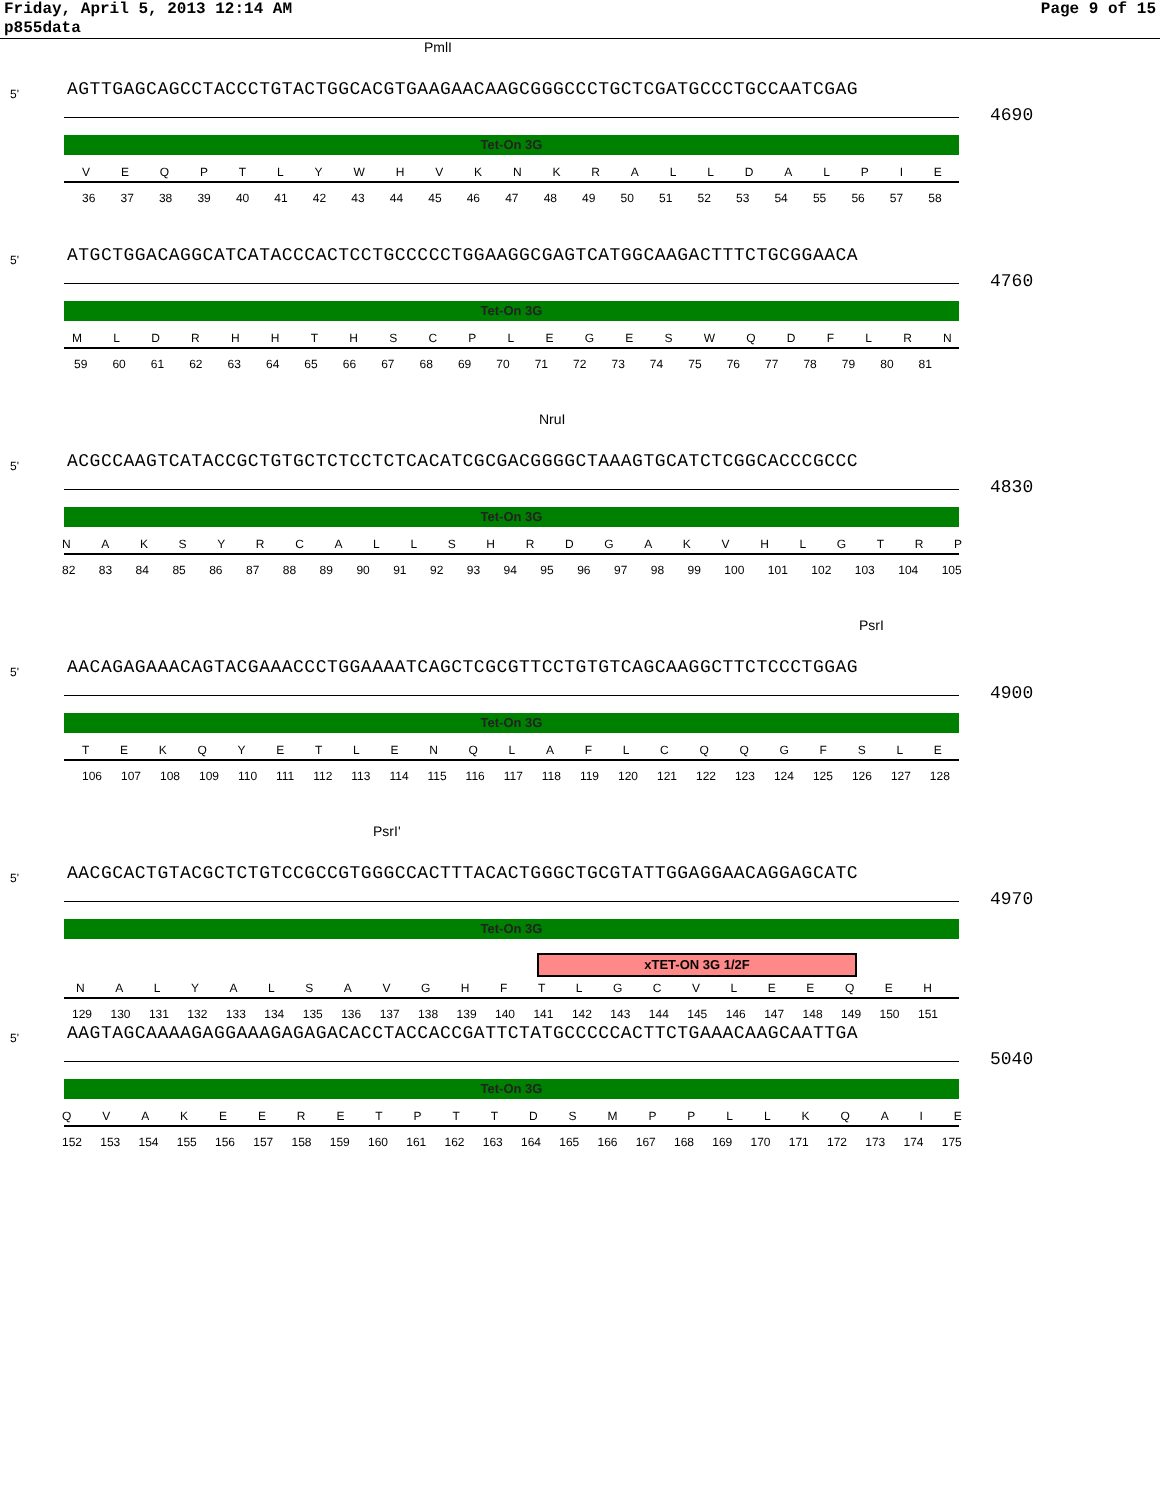Friday, April 5, 2013 12:14 AM
p855data Page 9 of 15
PmlI
5'
AGTTGAGCAGCCTACCCTGTACTGGCACGTGAAGAACAAGCGGGCCCTGCTCGATGCCCTGCCAATCGAG
4690
Tet-On 3G
V E Q P T L Y W H V K N K R A L L D A L P I E
36 37 38 39 40 41 42 43 44 45 46 47 48 49 50 51 52 53 54 55 56 57 58
5'
ATGCTGGACAGGCATCATACCCACTCCTGCCCCCTGGAAGGCGAGTCATGGCAAGACTTTCTGCGGAACA
4760
Tet-On 3G
M L D R H H T H S C P L E G E S W Q D F L R N
59 60 61 62 63 64 65 66 67 68 69 70 71 72 73 74 75 76 77 78 79 80 81
NruI
5'
ACGCCAAGTCATACCGCTGTGCTCTCCTCTCACATCGCGACGGGGCTAAAGTGCATCTCGGCACCCGCCC
4830
Tet-On 3G
N A K S Y R C A L L S H R D G A K V H L G T R P
82 83 84 85 86 87 88 89 90 91 92 93 94 95 96 97 98 99 100 101 102 103 104 105
PsrI
5'
AACAGAGAAACAGTACGAAACCCTGGAAAATCAGCTCGCGTTCCTGTGTCAGCAAGGCTTCTCCCTGGAG
4900
Tet-On 3G
T E K Q Y E T L E N Q L A F L C Q Q G F S L E
106 107 108 109 110 111 112 113 114 115 116 117 118 119 120 121 122 123 124 125 126 127 128
PsrI'
5'
AACGCACTGTACGCTCTGTCCGCCGTGGGCCACTTTACACTGGGCTGCGTATTGGAGGAACAGGAGCATC
4970
Tet-On 3G
xTET-ON 3G 1/2F
N A L Y A L S A V G H F T L G C V L E E Q E H
129 130 131 132 133 134 135 136 137 138 139 140 141 142 143 144 145 146 147 148 149 150 151
5'
AAGTAGCAAAAGAGGAAAGAGAGACACCTACCACCGATTCTATGCCCCCACTTCTGAAACAAGCAATTGA
5040
Tet-On 3G
Q V A K E E R E T P T T D S M P P L L K Q A I E
152 153 154 155 156 157 158 159 160 161 162 163 164 165 166 167 168 169 170 171 172 173 174 175